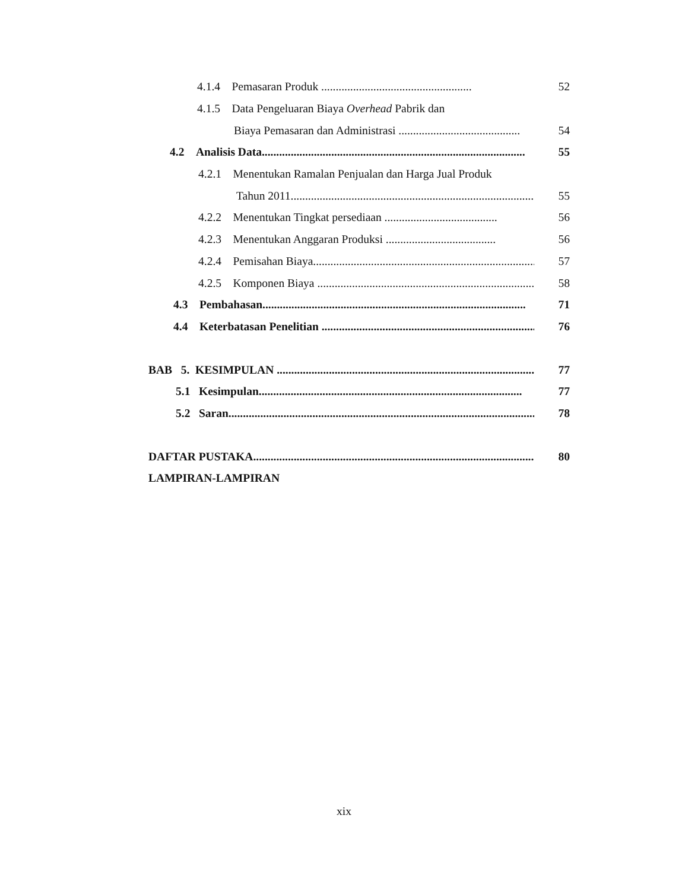4.1.4 Pemasaran Produk ....................................................
52
4.1.5 Data Pengeluaran Biaya Overhead Pabrik dan
Biaya Pemasaran dan Administrasi ..........................................
54
4.2 Analisis Data...........................................................................................
55
4.2.1 Menentukan Ramalan Penjualan dan Harga Jual Produk
Tahun 2011....................................................................................
55
4.2.2 Menentukan Tingkat persediaan .......................................
56
4.2.3 Menentukan Anggaran Produksi ......................................
56
4.2.4 Pemisahan Biaya...............................................................................
57
4.2.5 Komponen Biaya ..............................................................................
58
4.3 Pembahasan...........................................................................................
71
4.4 Keterbatasan Penelitian ...........................................................................
76
BAB 5. KESIMPULAN .........................................................................................
77
5.1 Kesimpulan...........................................................................................
77
5.2 Saran...................................................................................................................
78
DAFTAR PUSTAKA...................................................................................................
80
LAMPIRAN-LAMPIRAN
xix